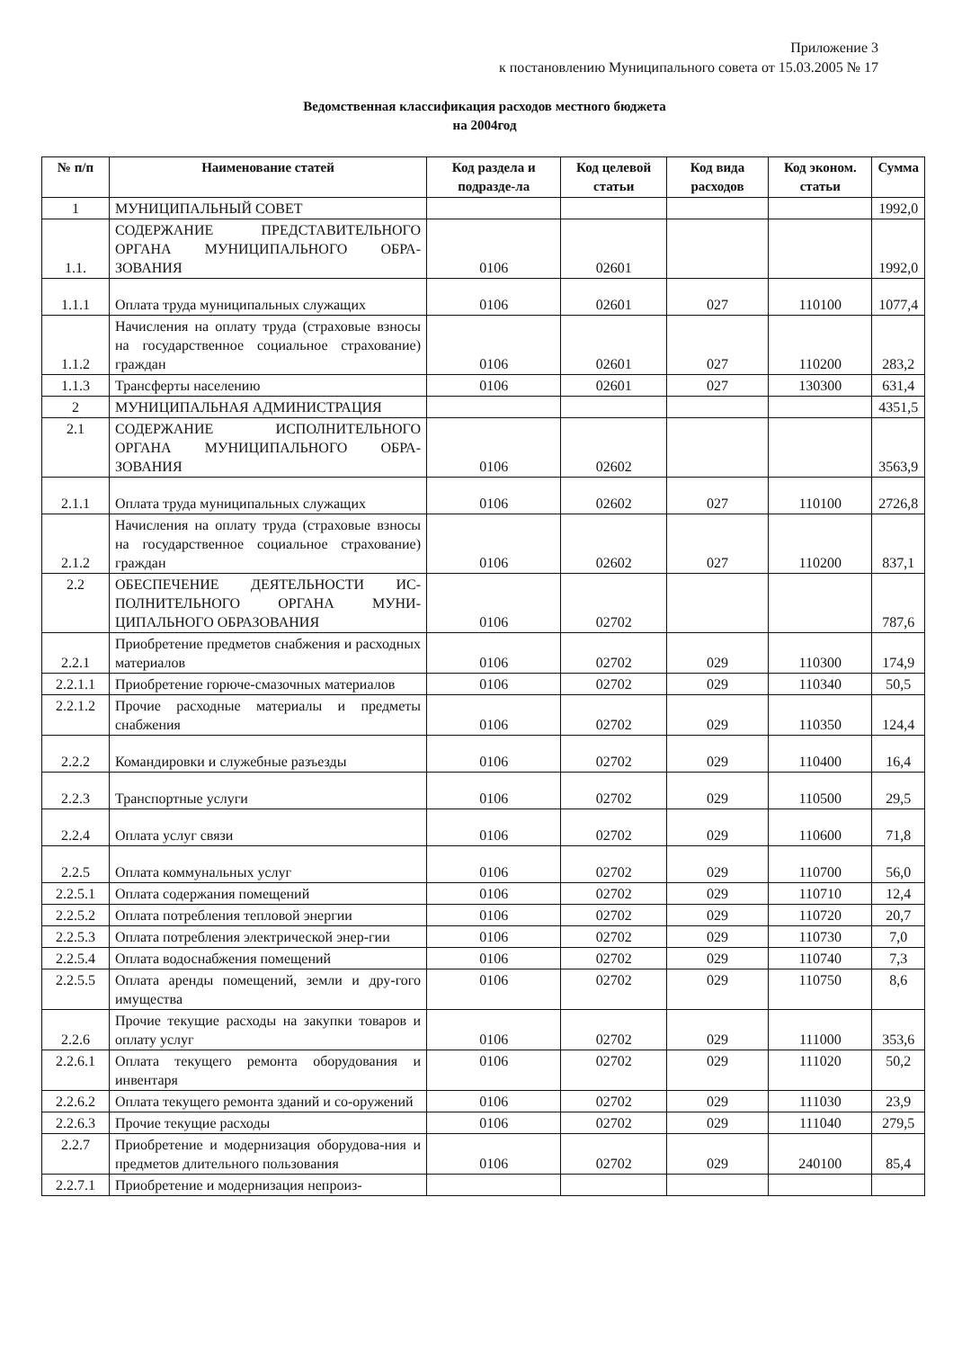Приложение 3
к постановлению Муниципального совета от 15.03.2005 № 17
Ведомственная классификация расходов местного бюджета
на 2004год
| № п/п | Наименование статей | Код раздела и подразде-ла | Код целевой статьи | Код вида расходов | Код эконом. статьи | Сумма |
| --- | --- | --- | --- | --- | --- | --- |
| 1 | МУНИЦИПАЛЬНЫЙ СОВЕТ | | | | | 1992,0 |
| 1.1. | СОДЕРЖАНИЕ ПРЕДСТАВИТЕЛЬНОГО ОРГАНА МУНИЦИПАЛЬНОГО ОБРА-ЗОВАНИЯ | 0106 | 02601 | | | 1992,0 |
| 1.1.1 | Оплата труда муниципальных служащих | 0106 | 02601 | 027 | 110100 | 1077,4 |
| 1.1.2 | Начисления на оплату труда (страховые взносы на государственное социальное страхование) граждан | 0106 | 02601 | 027 | 110200 | 283,2 |
| 1.1.3 | Трансферты населению | 0106 | 02601 | 027 | 130300 | 631,4 |
| 2 | МУНИЦИПАЛЬНАЯ АДМИНИСТРАЦИЯ | | | | | 4351,5 |
| 2.1 | СОДЕРЖАНИЕ ИСПОЛНИТЕЛЬНОГО ОРГАНА МУНИЦИПАЛЬНОГО ОБРА-ЗОВАНИЯ | 0106 | 02602 | | | 3563,9 |
| 2.1.1 | Оплата труда муниципальных служащих | 0106 | 02602 | 027 | 110100 | 2726,8 |
| 2.1.2 | Начисления на оплату труда (страховые взносы на государственное социальное страхование) граждан | 0106 | 02602 | 027 | 110200 | 837,1 |
| 2.2 | ОБЕСПЕЧЕНИЕ ДЕЯТЕЛЬНОСТИ ИС-ПОЛНИТЕЛЬНОГО ОРГАНА МУНИ-ЦИПАЛЬНОГО ОБРАЗОВАНИЯ | 0106 | 02702 | | | 787,6 |
| 2.2.1 | Приобретение предметов снабжения и расходных материалов | 0106 | 02702 | 029 | 110300 | 174,9 |
| 2.2.1.1 | Приобретение горюче-смазочных материалов | 0106 | 02702 | 029 | 110340 | 50,5 |
| 2.2.1.2 | Прочие расходные материалы и предметы снабжения | 0106 | 02702 | 029 | 110350 | 124,4 |
| 2.2.2 | Командировки и служебные разъезды | 0106 | 02702 | 029 | 110400 | 16,4 |
| 2.2.3 | Транспортные услуги | 0106 | 02702 | 029 | 110500 | 29,5 |
| 2.2.4 | Оплата услуг связи | 0106 | 02702 | 029 | 110600 | 71,8 |
| 2.2.5 | Оплата коммунальных услуг | 0106 | 02702 | 029 | 110700 | 56,0 |
| 2.2.5.1 | Оплата содержания помещений | 0106 | 02702 | 029 | 110710 | 12,4 |
| 2.2.5.2 | Оплата потребления тепловой энергии | 0106 | 02702 | 029 | 110720 | 20,7 |
| 2.2.5.3 | Оплата потребления электрической энер-гии | 0106 | 02702 | 029 | 110730 | 7,0 |
| 2.2.5.4 | Оплата водоснабжения помещений | 0106 | 02702 | 029 | 110740 | 7,3 |
| 2.2.5.5 | Оплата аренды помещений, земли и дру-гого имущества | 0106 | 02702 | 029 | 110750 | 8,6 |
| 2.2.6 | Прочие текущие расходы на закупки товаров и оплату услуг | 0106 | 02702 | 029 | 111000 | 353,6 |
| 2.2.6.1 | Оплата текущего ремонта оборудования и инвентаря | 0106 | 02702 | 029 | 111020 | 50,2 |
| 2.2.6.2 | Оплата текущего ремонта зданий и со-оружений | 0106 | 02702 | 029 | 111030 | 23,9 |
| 2.2.6.3 | Прочие текущие расходы | 0106 | 02702 | 029 | 111040 | 279,5 |
| 2.2.7 | Приобретение и модернизация оборудова-ния и предметов длительного пользования | 0106 | 02702 | 029 | 240100 | 85,4 |
| 2.2.7.1 | Приобретение и модернизация непроиз- | | | | | |